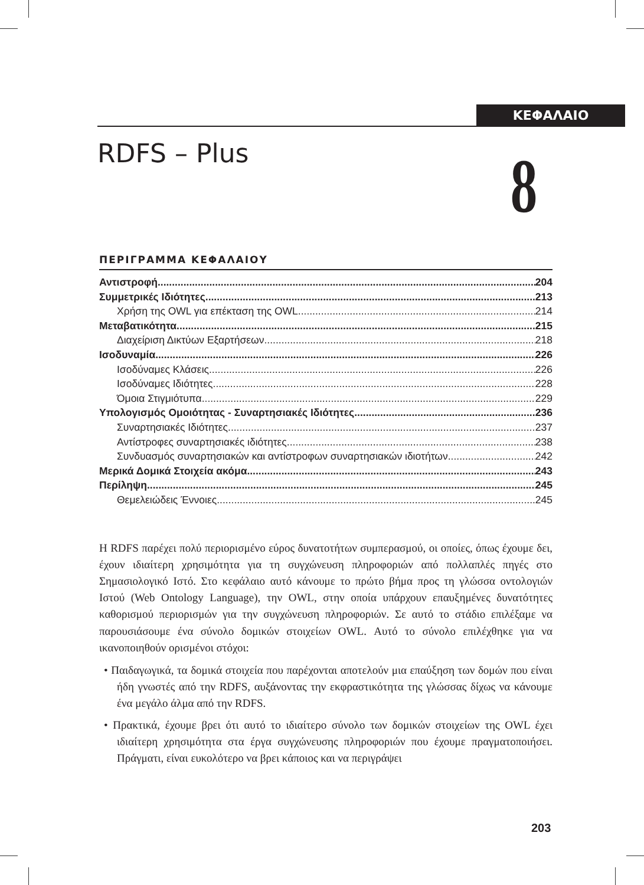ΚΕΦΑΛΑΙΟ
RDFS – Plus 8
ΠΕΡΙΓΡΑΜΜΑ ΚΕΦΑΛΑΙΟΥ
Αντιστροφή 204
Συμμετρικές Ιδιότητες 213
Χρήση της OWL για επέκταση της OWL 214
Μεταβατικότητα 215
Διαχείριση Δικτύων Εξαρτήσεων 218
Ισοδυναμία 226
Ισοδύναμες Κλάσεις 226
Ισοδύναμες Ιδιότητες 228
Όμοια Στιγμιότυπα 229
Υπολογισμός Ομοιότητας - Συναρτησιακές Ιδιότητες 236
Συναρτησιακές Ιδιότητες 237
Αντίστροφες συναρτησιακές ιδιότητες 238
Συνδυασμός συναρτησιακών και αντίστροφων συναρτησιακών ιδιοτήτων 242
Μερικά Δομικά Στοιχεία ακόμα 243
Περίληψη 245
Θεμελειώδεις Έννοιες 245
Η RDFS παρέχει πολύ περιορισμένο εύρος δυνατοτήτων συμπερασμού, οι οποίες, όπως έχουμε δει, έχουν ιδιαίτερη χρησιμότητα για τη συγχώνευση πληροφοριών από πολλαπλές πηγές στο Σημασιολογικό Ιστό. Στο κεφάλαιο αυτό κάνουμε το πρώτο βήμα προς τη γλώσσα οντολογιών Ιστού (Web Ontology Language), την OWL, στην οποία υπάρχουν επαυξημένες δυνατότητες καθορισμού περιορισμών για την συγχώνευση πληροφοριών. Σε αυτό το στάδιο επιλέξαμε να παρουσιάσουμε ένα σύνολο δομικών στοιχείων OWL. Αυτό το σύνολο επιλέχθηκε για να ικανοποιηθούν ορισμένοι στόχοι:
• Παιδαγωγικά, τα δομικά στοιχεία που παρέχονται αποτελούν μια επαύξηση των δομών που είναι ήδη γνωστές από την RDFS, αυξάνοντας την εκφραστικότητα της γλώσσας δίχως να κάνουμε ένα μεγάλο άλμα από την RDFS.
• Πρακτικά, έχουμε βρει ότι αυτό το ιδιαίτερο σύνολο των δομικών στοιχείων της OWL έχει ιδιαίτερη χρησιμότητα στα έργα συγχώνευσης πληροφοριών που έχουμε πραγματοποιήσει. Πράγματι, είναι ευκολότερο να βρει κάποιος και να περιγράψει
203